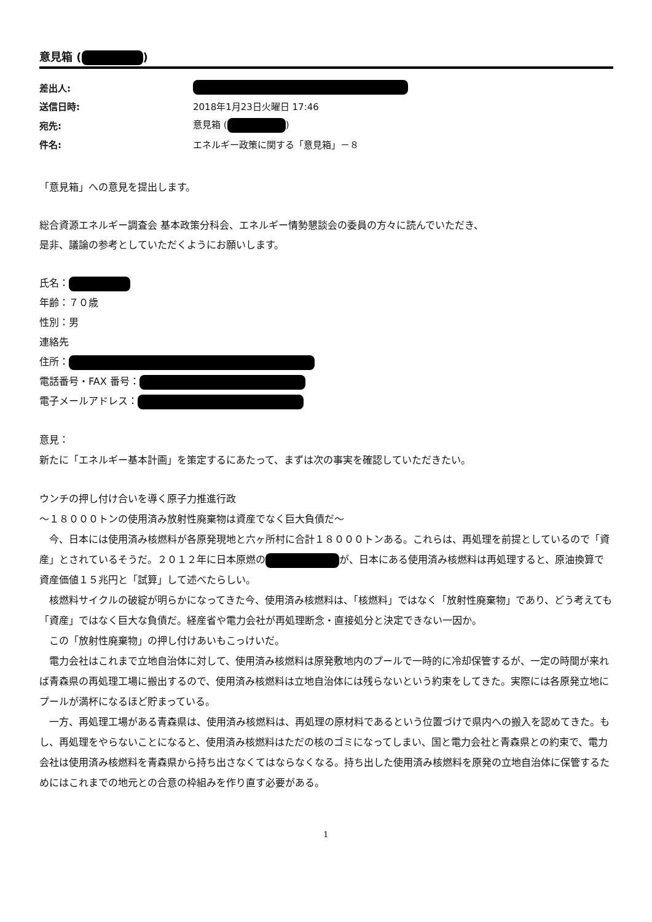意見箱 ( )
| 差出人: | |
| 送信日時: | 2018年1月23日火曜日 17:46 |
| 宛先: | 意見箱 ( ) |
| 件名: | エネルギー政策に関する「意見箱」－８ |
「意見箱」への意見を提出します。
総合資源エネルギー調査会 基本政策分科会、エネルギー情勢懇談会の委員の方々に読んでいただき、
是非、議論の参考としていただくようにお願いします。
氏名：
年齢：７０歳
性別：男
連絡先
住所：
電話番号・FAX 番号：
電子メールアドレス：
意見：
新たに「エネルギー基本計画」を策定するにあたって、まずは次の事実を確認していただきたい。
ウンチの押し付け合いを導く原子力推進行政
～１８０００トンの使用済み放射性廃棄物は資産でなく巨大負債だ～
　今、日本には使用済み核燃料が各原発現地と六ヶ所村に合計１８０００トンある。これらは、再処理を前提としているので「資産」とされているそうだ。２０１２年に日本原燃の が、日本にある使用済み核燃料は再処理すると、原油換算で資産価値１５兆円と「試算」して述べたらしい。
　核燃料サイクルの破綻が明らかになってきた今、使用済み核燃料は、「核燃料」ではなく「放射性廃棄物」であり、どう考えても「資産」ではなく巨大な負債だ。経産省や電力会社が再処理断念・直接処分と決定できない一因か。
　この「放射性廃棄物」の押し付けあいもこっけいだ。
　電力会社はこれまで立地自治体に対して、使用済み核燃料は原発敷地内のプールで一時的に冷却保管するが、一定の時間が来れば青森県の再処理工場に搬出するので、使用済み核燃料は立地自治体には残らないという約束をしてきた。実際には各原発立地にプールが満杯になるほど貯まっている。
　一方、再処理工場がある青森県は、使用済み核燃料は、再処理の原材料であるという位置づけで県内への搬入を認めてきた。もし、再処理をやらないことになると、使用済み核燃料はただの核のゴミになってしまい、国と電力会社と青森県との約束で、電力会社は使用済み核燃料を青森県から持ち出さなくてはならなくなる。持ち出した使用済み核燃料を原発の立地自治体に保管するためにはこれまでの地元との合意の枠組みを作り直す必要がある。
1